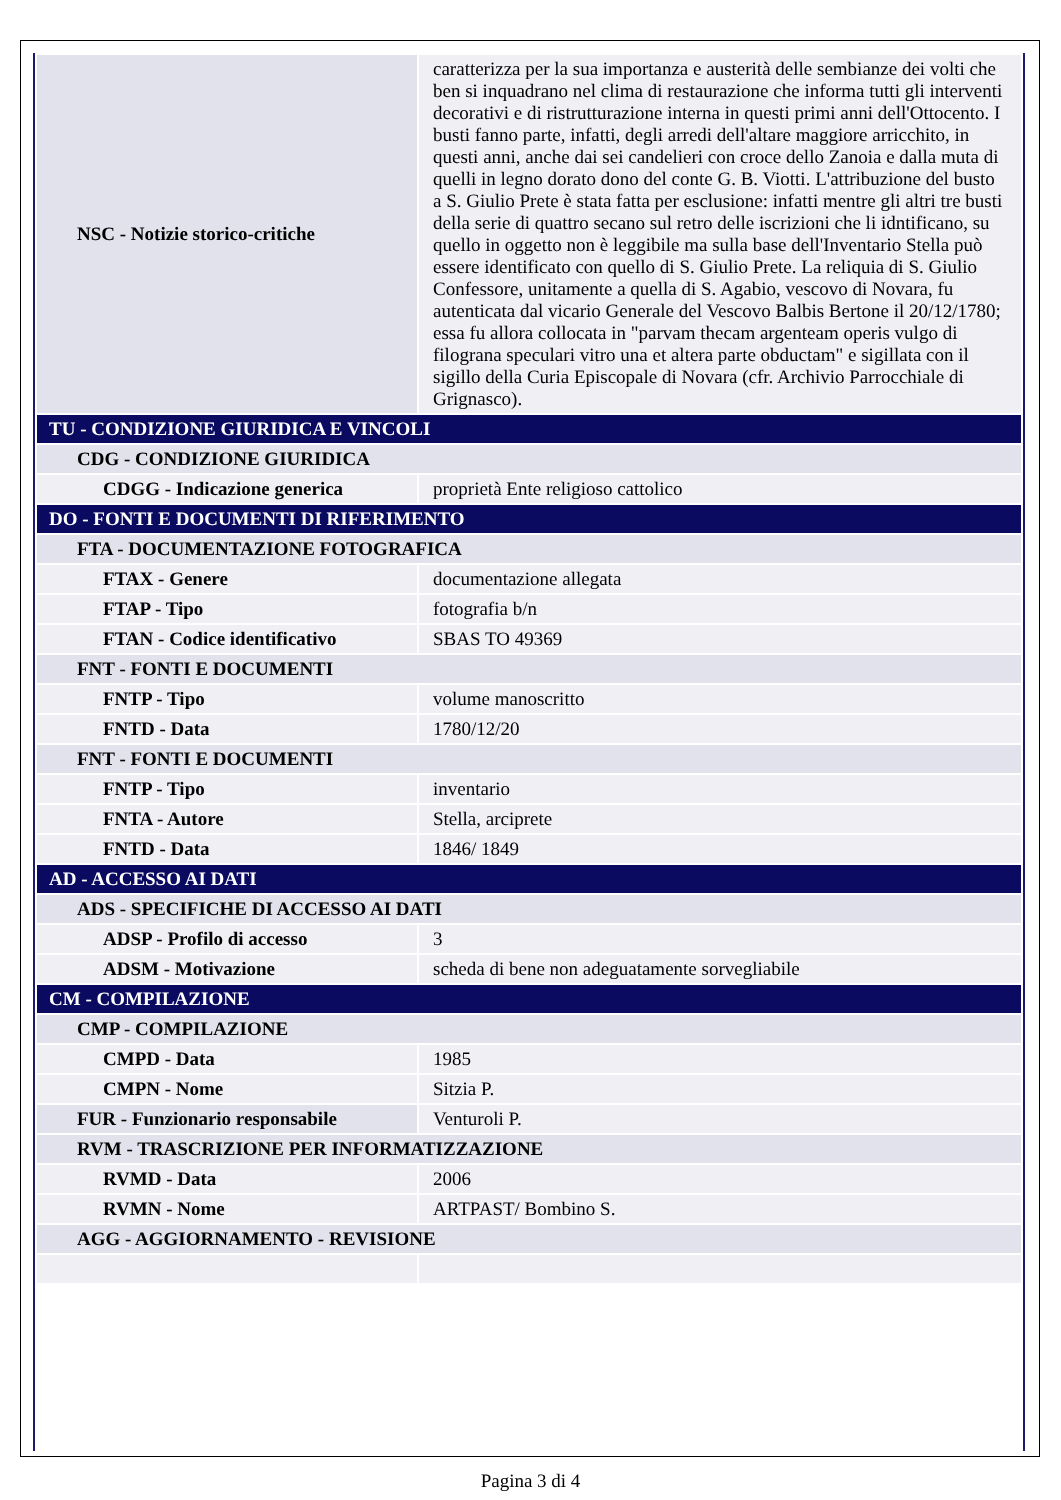| NSC - Notizie storico-critiche | caratterizza per la sua importanza e austerità delle sembianze dei volti che ben si inquadrano nel clima di restaurazione che informa tutti gli interventi decorativi e di ristrutturazione interna in questi primi anni dell'Ottocento. I busti fanno parte, infatti, degli arredi dell'altare maggiore arricchito, in questi anni, anche dai sei candelieri con croce dello Zanoia e dalla muta di quelli in legno dorato dono del conte G. B. Viotti. L'attribuzione del busto a S. Giulio Prete è stata fatta per esclusione: infatti mentre gli altri tre busti della serie di quattro secano sul retro delle iscrizioni che li idntificano, su quello in oggetto non è leggibile ma sulla base dell'Inventario Stella può essere identificato con quello di S. Giulio Prete. La reliquia di S. Giulio Confessore, unitamente a quella di S. Agabio, vescovo di Novara, fu autenticata dal vicario Generale del Vescovo Balbis Bertone il 20/12/1780; essa fu allora collocata in "parvam thecam argenteam operis vulgo di filograna speculari vitro una et altera parte obductam" e sigillata con il sigillo della Curia Episcopale di Novara (cfr. Archivio Parrocchiale di Grignasco). |
| TU - CONDIZIONE GIURIDICA E VINCOLI | |
| CDG - CONDIZIONE GIURIDICA | |
| CDGG - Indicazione generica | proprietà Ente religioso cattolico |
| DO - FONTI E DOCUMENTI DI RIFERIMENTO | |
| FTA - DOCUMENTAZIONE FOTOGRAFICA | |
| FTAX - Genere | documentazione allegata |
| FTAP - Tipo | fotografia b/n |
| FTAN - Codice identificativo | SBAS TO 49369 |
| FNT - FONTI E DOCUMENTI | |
| FNTP - Tipo | volume manoscritto |
| FNTD - Data | 1780/12/20 |
| FNT - FONTI E DOCUMENTI | |
| FNTP - Tipo | inventario |
| FNTA - Autore | Stella, arciprete |
| FNTD - Data | 1846/ 1849 |
| AD - ACCESSO AI DATI | |
| ADS - SPECIFICHE DI ACCESSO AI DATI | |
| ADSP - Profilo di accesso | 3 |
| ADSM - Motivazione | scheda di bene non adeguatamente sorvegliabile |
| CM - COMPILAZIONE | |
| CMP - COMPILAZIONE | |
| CMPD - Data | 1985 |
| CMPN - Nome | Sitzia P. |
| FUR - Funzionario responsabile | Venturoli P. |
| RVM - TRASCRIZIONE PER INFORMATIZZAZIONE | |
| RVMD - Data | 2006 |
| RVMN - Nome | ARTPAST/ Bombino S. |
| AGG - AGGIORNAMENTO - REVISIONE | |
Pagina 3 di 4